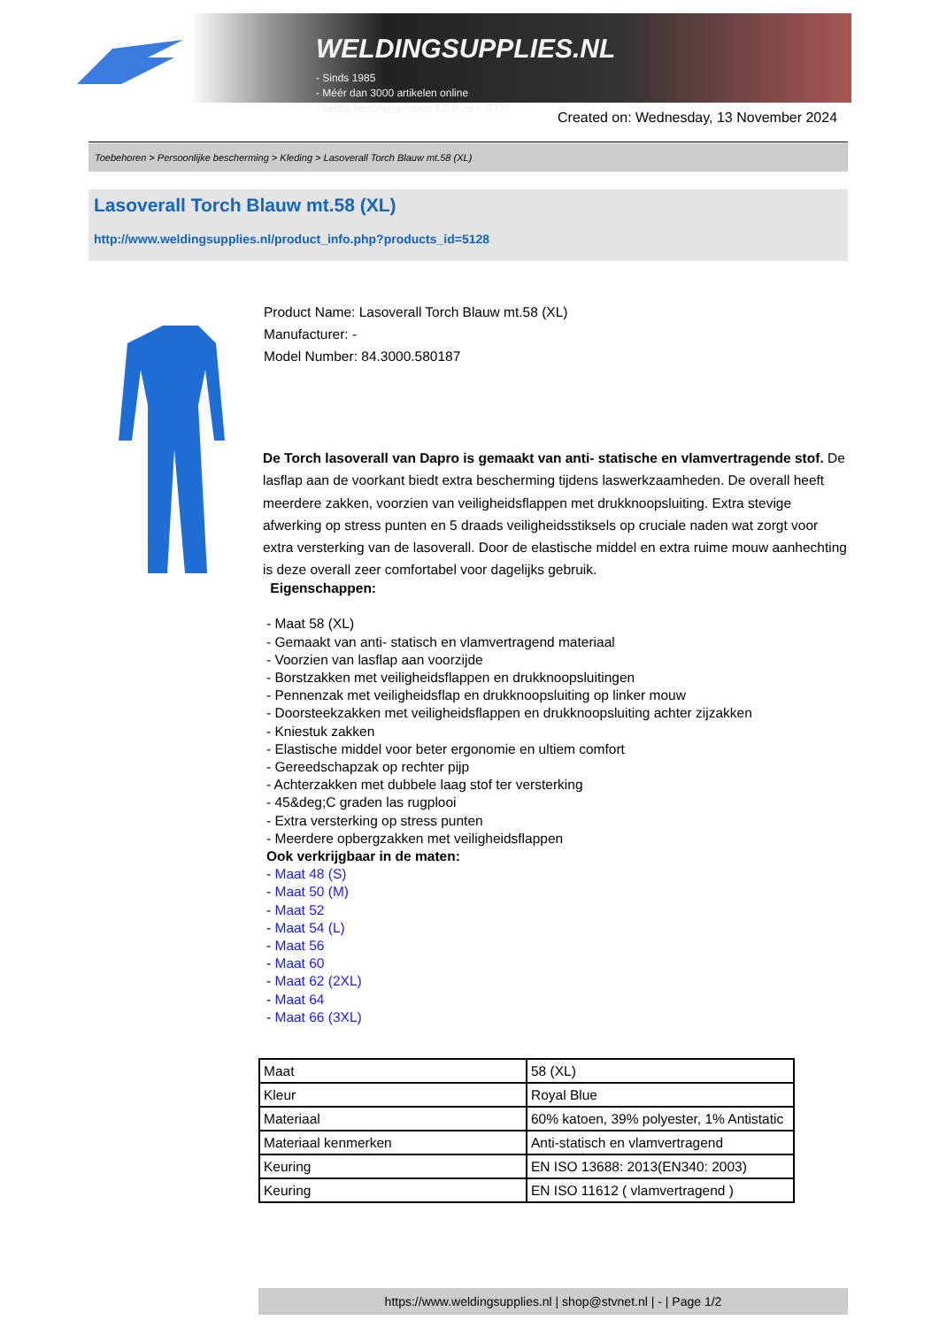WELDINGSUPPLIES.NL
- Sinds 1985
- Méér dan 3000 artikelen online
- Gratis bezorging, vanaf €200,--ex. BTW
Created on: Wednesday, 13 November 2024
Toebehoren > Persoonlijke bescherming > Kleding > Lasoverall Torch Blauw mt.58 (XL)
Lasoverall Torch Blauw mt.58 (XL)
http://www.weldingsupplies.nl/product_info.php?products_id=5128
Product Name: Lasoverall Torch Blauw mt.58 (XL)
Manufacturer: -
Model Number: 84.3000.580187
De Torch lasoverall van Dapro is gemaakt van anti- statische en vlamvertragende stof. De lasflap aan de voorkant biedt extra bescherming tijdens laswerkzaamheden. De overall heeft meerdere zakken, voorzien van veiligheidsflappen met drukknoopsluiting. Extra stevige afwerking op stress punten en 5 draads veiligheidsstiksels op cruciale naden wat zorgt voor extra versterking van de lasoverall. Door de elastische middel en extra ruime mouw aanhechting is deze overall zeer comfortabel voor dagelijks gebruik.
Eigenschappen:
- Maat 58 (XL)
- Gemaakt van anti- statisch en vlamvertragend materiaal
- Voorzien van lasflap aan voorzijde
- Borstzakken met veiligheidsflappen en drukknoopsluitingen
- Pennenzak met veiligheidsflap en drukknoopsluiting op linker mouw
- Doorsteekzakken met veiligheidsflappen en drukknoopsluiting achter zijzakken
- Kniestuk zakken
- Elastische middel voor beter ergonomie en ultiem comfort
- Gereedschapzak op rechter pijp
- Achterzakken met dubbele laag stof ter versterking
- 45&deg;C graden las rugplooi
- Extra versterking op stress punten
- Meerdere opbergzakken met veiligheidsflappen
Ook verkrijgbaar in de maten:
- Maat 48 (S)
- Maat 50 (M)
- Maat 52
- Maat 54 (L)
- Maat 56
- Maat 60
- Maat 62 (2XL)
- Maat 64
- Maat 66 (3XL)
| Maat | 58 (XL) |
| Kleur | Royal Blue |
| Materiaal | 60% katoen, 39% polyester, 1% Antistatic |
| Materiaal kenmerken | Anti-statisch en vlamvertragend |
| Keuring | EN ISO 13688: 2013(EN340: 2003) |
| Keuring | EN ISO 11612 ( vlamvertragend ) |
https://www.weldingsupplies.nl | shop@stvnet.nl | - | Page 1/2